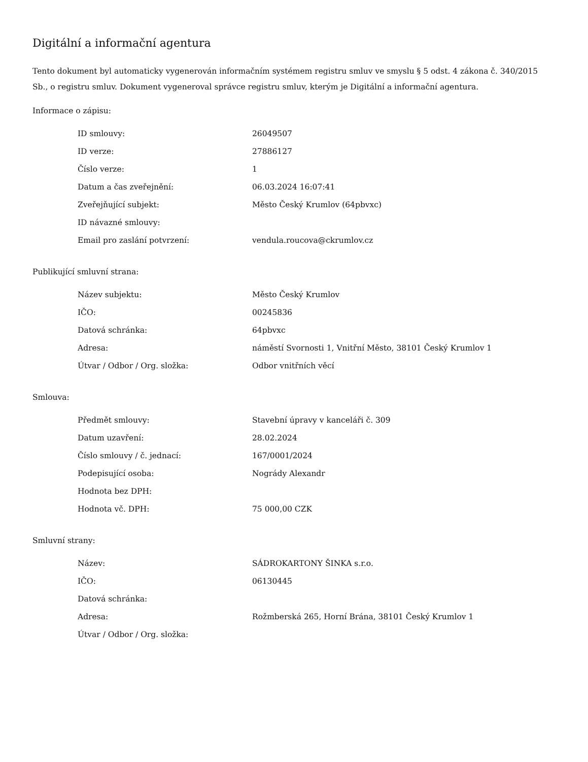Digitální a informační agentura
Tento dokument byl automaticky vygenerován informačním systémem registru smluv ve smyslu § 5 odst. 4 zákona č. 340/2015 Sb., o registru smluv. Dokument vygeneroval správce registru smluv, kterým je Digitální a informační agentura.
Informace o zápisu:
| ID smlouvy: | 26049507 |
| ID verze: | 27886127 |
| Číslo verze: | 1 |
| Datum a čas zveřejnění: | 06.03.2024 16:07:41 |
| Zveřejňující subjekt: | Město Český Krumlov (64pbvxc) |
| ID návazné smlouvy: | |
| Email pro zaslání potvrzení: | vendula.roucova@ckrumlov.cz |
Publikující smluvní strana:
| Název subjektu: | Město Český Krumlov |
| IČO: | 00245836 |
| Datová schránka: | 64pbvxc |
| Adresa: | náměstí Svornosti 1, Vnitřní Město, 38101 Český Krumlov 1 |
| Útvar / Odbor / Org. složka: | Odbor vnitřních věcí |
Smlouva:
| Předmět smlouvy: | Stavební úpravy v kanceláři č. 309 |
| Datum uzavření: | 28.02.2024 |
| Číslo smlouvy / č. jednací: | 167/0001/2024 |
| Podepisující osoba: | Nogrády Alexandr |
| Hodnota bez DPH: | |
| Hodnota vč. DPH: | 75 000,00 CZK |
Smluvní strany:
| Název: | SÁDROKARTONY ŠINKA s.r.o. |
| IČO: | 06130445 |
| Datová schránka: | |
| Adresa: | Rožmberská 265, Horní Brána, 38101 Český Krumlov 1 |
| Útvar / Odbor / Org. složka: | |